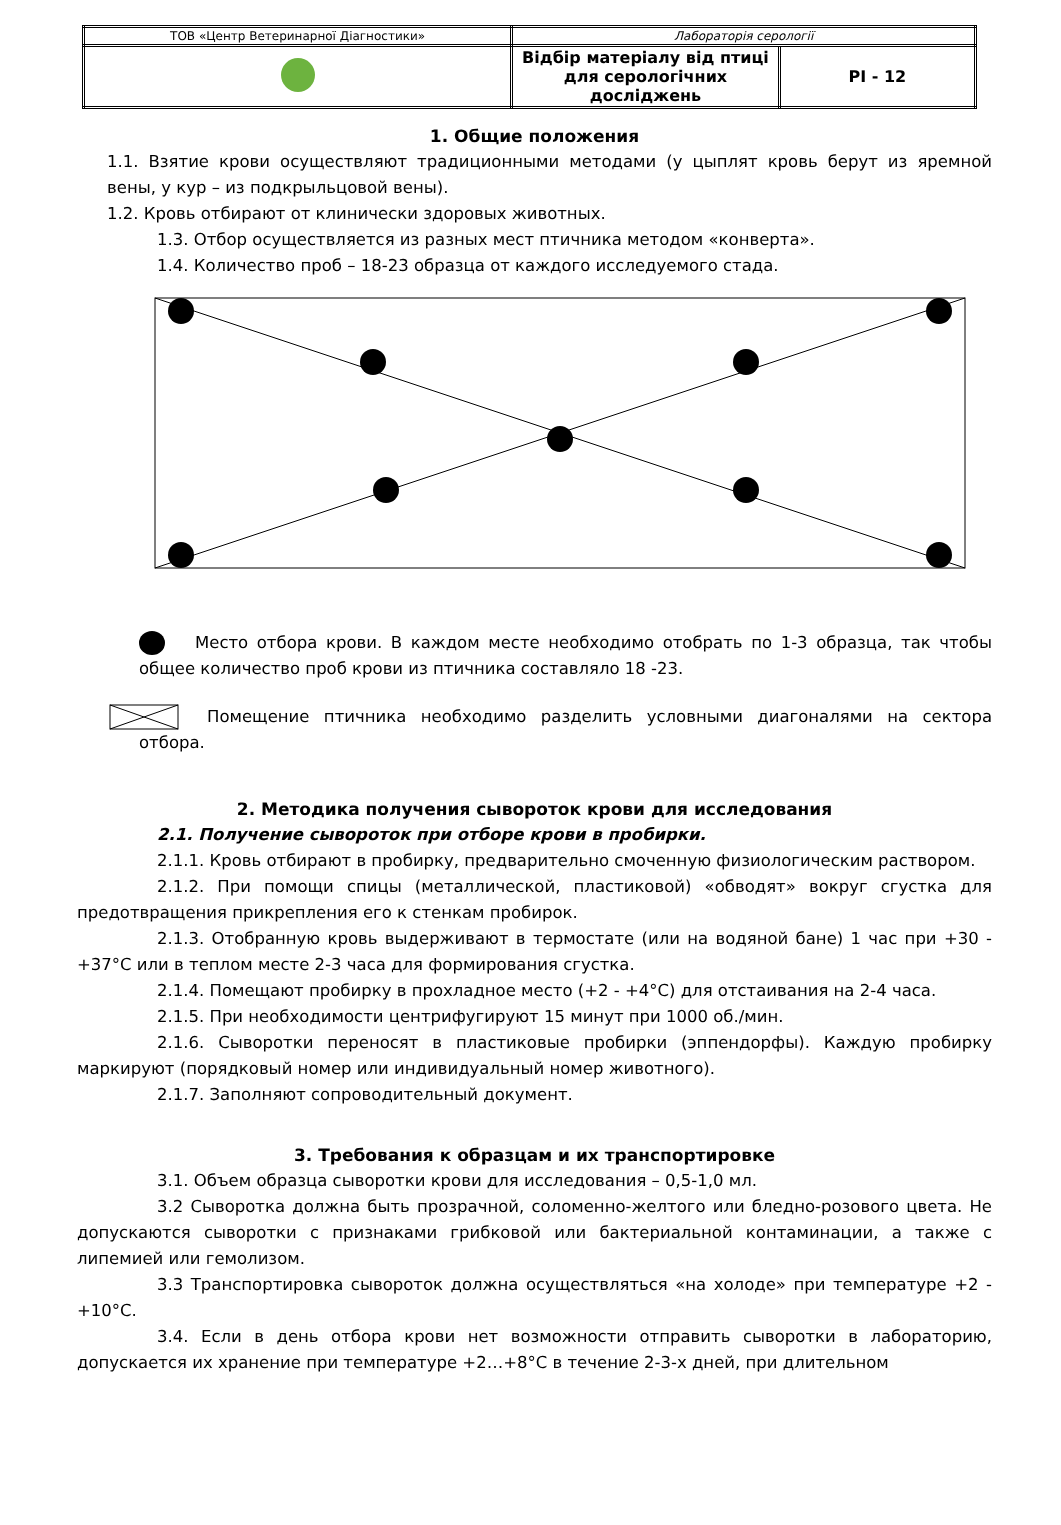| ТОВ «Центр Ветеринарної Діагностики» | Лабораторія серології | |
| | Відбір матеріалу від птиці для серологічних досліджень | PI - 12 |
1. Общие положения
1.1. Взятие крови осуществляют традиционными методами (у цыплят кровь берут из яремной вены, у кур – из подкрыльцовой вены).
1.2. Кровь отбирают от клинически здоровых животных.
1.3. Отбор осуществляется из разных мест птичника методом «конверта».
1.4. Количество проб – 18-23 образца от каждого исследуемого стада.
Место отбора крови. В каждом месте необходимо отобрать по 1-3 образца, так чтобы общее количество проб крови из птичника составляло 18 -23.
Помещение птичника необходимо разделить условными диагоналями на сектора отбора.
2. Методика получения сывороток крови для исследования
2.1. Получение сывороток при отборе крови в пробирки.
2.1.1. Кровь отбирают в пробирку, предварительно смоченную физиологическим раствором.
2.1.2. При помощи спицы (металлической, пластиковой) «обводят» вокруг сгустка для предотвращения прикрепления его к стенкам пробирок.
2.1.3. Отобранную кровь выдерживают в термостате (или на водяной бане) 1 час при +30 - +37°С или в теплом месте 2-3 часа для формирования сгустка.
2.1.4. Помещают пробирку в прохладное место (+2 - +4°С) для отстаивания на 2-4 часа.
2.1.5. При необходимости центрифугируют 15 минут при 1000 об./мин.
2.1.6. Сыворотки переносят в пластиковые пробирки (эппендорфы). Каждую пробирку маркируют (порядковый номер или индивидуальный номер животного).
2.1.7. Заполняют сопроводительный документ.
3. Требования к образцам и их транспортировке
3.1. Объем образца сыворотки крови для исследования – 0,5-1,0 мл.
3.2 Сыворотка должна быть прозрачной, соломенно-желтого или бледно-розового цвета. Не допускаются сыворотки с признаками грибковой или бактериальной контаминации, а также с липемией или гемолизом.
3.3 Транспортировка сывороток должна осуществляться «на холоде» при температуре +2 - +10°С.
3.4. Если в день отбора крови нет возможности отправить сыворотки в лабораторию, допускается их хранение при температуре +2…+8°С в течение 2-3-х дней, при длительном